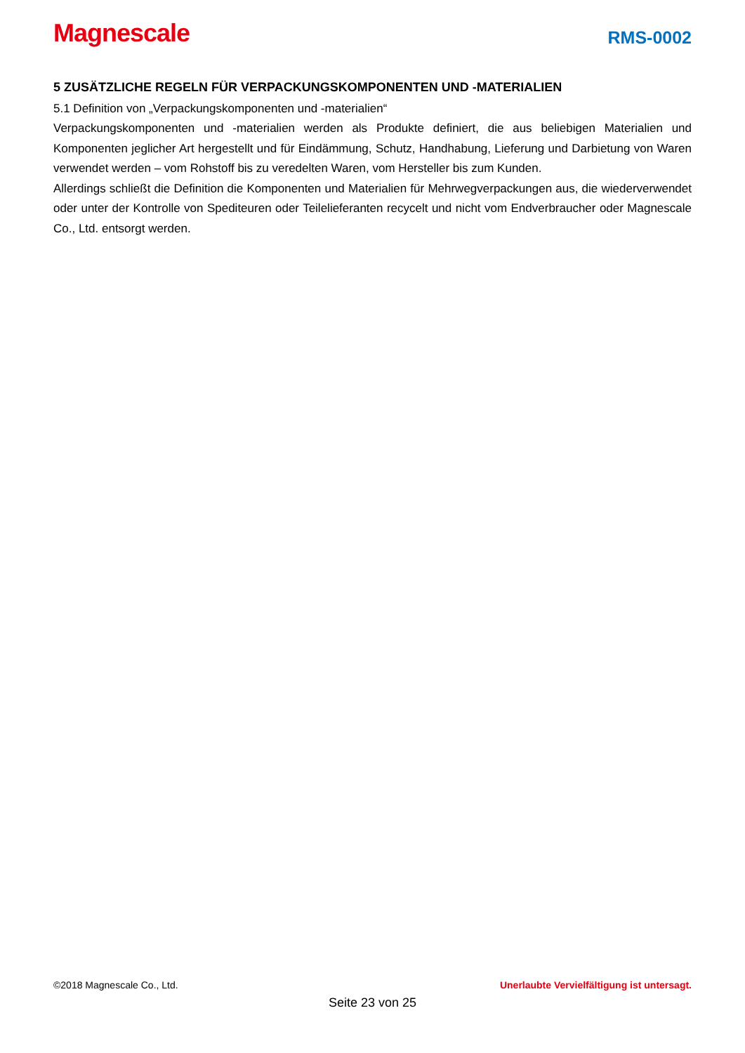Magnescale
RMS-0002
5 ZUSÄTZLICHE REGELN FÜR VERPACKUNGSKOMPONENTEN UND -MATERIALIEN
5.1 Definition von „Verpackungskomponenten und -materialien“
Verpackungskomponenten und -materialien werden als Produkte definiert, die aus beliebigen Materialien und Komponenten jeglicher Art hergestellt und für Eindämmung, Schutz, Handhabung, Lieferung und Darbietung von Waren verwendet werden – vom Rohstoff bis zu veredelten Waren, vom Hersteller bis zum Kunden.
Allerdings schließt die Definition die Komponenten und Materialien für Mehrwegverpackungen aus, die wiederverwendet oder unter der Kontrolle von Spediteuren oder Teilelieferanten recycelt und nicht vom Endverbraucher oder Magnescale Co., Ltd. entsorgt werden.
©2018 Magnescale Co., Ltd. Unerlaubte Vervielfältigung ist untersagt.
Seite 23 von 25